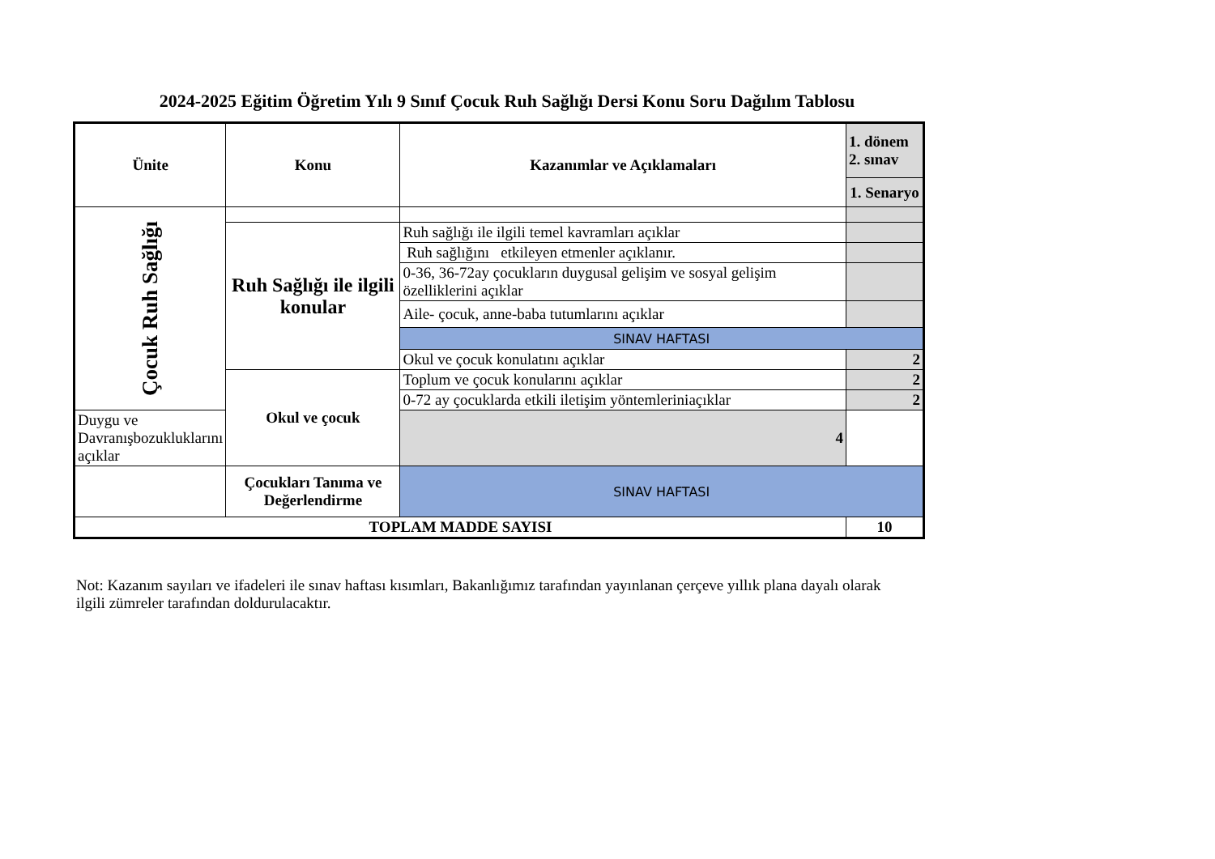2024-2025 Eğitim Öğretim Yılı 9 Sınıf Çocuk Ruh Sağlığı Dersi Konu Soru Dağılım Tablosu
| Ünite | Konu | Kazanımlar ve Açıklamaları | 1. dönem 2. sınav |
| --- | --- | --- | --- |
| | | | 1. Senaryo |
| Çocuk Ruh Sağlığı | | | |
| | Ruh Sağlığı ile ilgili konular | Ruh sağlığı ile ilgili temel kavramları açıklar | |
| | | Ruh sağlığını etkileyen etmenler açıklanır. | |
| | | 0-36, 36-72ay çocukların duygusal gelişim ve sosyal gelişim özelliklerini açıklar | |
| | | Aile- çocuk, anne-baba tutumlarını açıklar | |
| | | SINAV HAFTASI | |
| | | Okul ve çocuk konulatını açıklar | 2 |
| | Okul ve çocuk | | |
| | | Toplum ve çocuk konularını açıklar | 2 |
| | | 0-72 ay çocuklarda etkili iletişim yöntemleriniaçıklar | 2 |
| Duygu ve Davranışbozukluklarını açıklar | | 4 | |
| | Çocukları Tanıma ve Değerlendirme | SINAV HAFTASI | |
| TOPLAM MADDE SAYISI | | | 10 |
Not: Kazanım sayıları ve ifadeleri ile sınav haftası kısımları, Bakanlığımız tarafından yayınlanan çerçeve yıllık plana dayalı olarak ilgili zümreler tarafından doldurulacaktır.